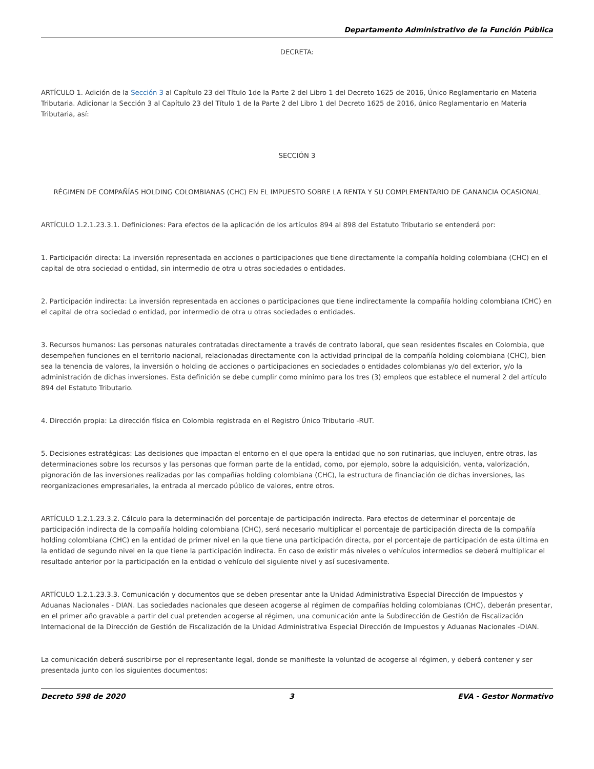Departamento Administrativo de la Función Pública
DECRETA:
ARTÍCULO 1. Adición de la Sección 3 al Capítulo 23 del Título 1de la Parte 2 del Libro 1 del Decreto 1625 de 2016, Único Reglamentario en Materia Tributaria. Adicionar la Sección 3 al Capítulo 23 del Título 1 de la Parte 2 del Libro 1 del Decreto 1625 de 2016, único Reglamentario en Materia Tributaria, así:
SECCIÓN 3
RÉGIMEN DE COMPAÑÍAS HOLDING COLOMBIANAS (CHC) EN EL IMPUESTO SOBRE LA RENTA Y SU COMPLEMENTARIO DE GANANCIA OCASIONAL
ARTÍCULO 1.2.1.23.3.1. Definiciones: Para efectos de la aplicación de los artículos 894 al 898 del Estatuto Tributario se entenderá por:
1. Participación directa: La inversión representada en acciones o participaciones que tiene directamente la compañía holding colombiana (CHC) en el capital de otra sociedad o entidad, sin intermedio de otra u otras sociedades o entidades.
2. Participación indirecta: La inversión representada en acciones o participaciones que tiene indirectamente la compañía holding colombiana (CHC) en el capital de otra sociedad o entidad, por intermedio de otra u otras sociedades o entidades.
3. Recursos humanos: Las personas naturales contratadas directamente a través de contrato laboral, que sean residentes fiscales en Colombia, que desempeñen funciones en el territorio nacional, relacionadas directamente con la actividad principal de la compañía holding colombiana (CHC), bien sea la tenencia de valores, la inversión o holding de acciones o participaciones en sociedades o entidades colombianas y/o del exterior, y/o la administración de dichas inversiones. Esta definición se debe cumplir como mínimo para los tres (3) empleos que establece el numeral 2 del artículo 894 del Estatuto Tributario.
4. Dirección propia: La dirección física en Colombia registrada en el Registro Único Tributario -RUT.
5. Decisiones estratégicas: Las decisiones que impactan el entorno en el que opera la entidad que no son rutinarias, que incluyen, entre otras, las determinaciones sobre los recursos y las personas que forman parte de la entidad, como, por ejemplo, sobre la adquisición, venta, valorización, pignoración de las inversiones realizadas por las compañías holding colombiana (CHC), la estructura de financiación de dichas inversiones, las reorganizaciones empresariales, la entrada al mercado público de valores, entre otros.
ARTÍCULO 1.2.1.23.3.2. Cálculo para la determinación del porcentaje de participación indirecta. Para efectos de determinar el porcentaje de participación indirecta de la compañía holding colombiana (CHC), será necesario multiplicar el porcentaje de participación directa de la compañía holding colombiana (CHC) en la entidad de primer nivel en la que tiene una participación directa, por el porcentaje de participación de esta última en la entidad de segundo nivel en la que tiene la participación indirecta. En caso de existir más niveles o vehículos intermedios se deberá multiplicar el resultado anterior por la participación en la entidad o vehículo del siguiente nivel y así sucesivamente.
ARTÍCULO 1.2.1.23.3.3. Comunicación y documentos que se deben presentar ante la Unidad Administrativa Especial Dirección de Impuestos y Aduanas Nacionales - DIAN. Las sociedades nacionales que deseen acogerse al régimen de compañías holding colombianas (CHC), deberán presentar, en el primer año gravable a partir del cual pretenden acogerse al régimen, una comunicación ante la Subdirección de Gestión de Fiscalización Internacional de la Dirección de Gestión de Fiscalización de la Unidad Administrativa Especial Dirección de Impuestos y Aduanas Nacionales -DIAN.
La comunicación deberá suscribirse por el representante legal, donde se manifieste la voluntad de acogerse al régimen, y deberá contener y ser presentada junto con los siguientes documentos:
Decreto 598 de 2020 3 EVA - Gestor Normativo